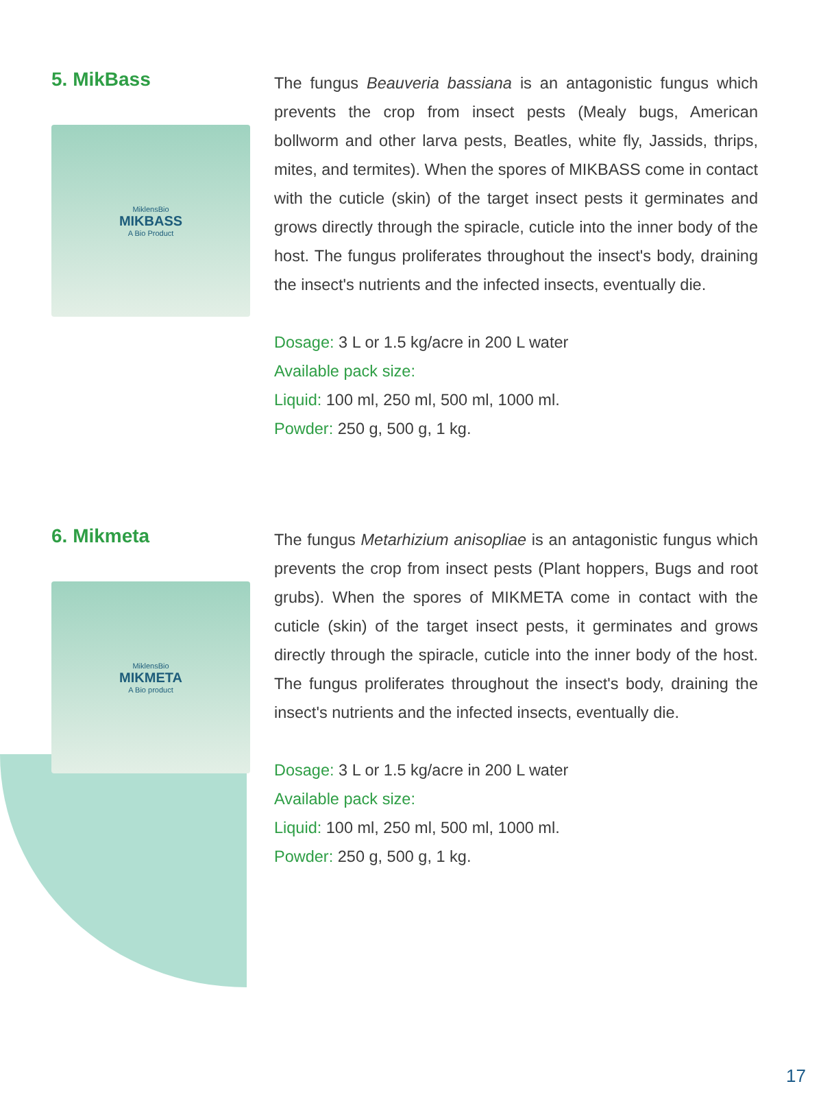5. MikBass
MiklensBio
MIKBASS
A Bio Product
The fungus Beauveria bassiana is an antagonistic fungus which prevents the crop from insect pests (Mealy bugs, American bollworm and other larva pests, Beatles, white fly, Jassids, thrips, mites, and termites). When the spores of MIKBASS come in contact with the cuticle (skin) of the target insect pests it germinates and grows directly through the spiracle, cuticle into the inner body of the host. The fungus proliferates throughout the insect's body, draining the insect's nutrients and the infected insects, eventually die.
Dosage: 3 L or 1.5 kg/acre in 200 L water
Available pack size:
Liquid: 100 ml, 250 ml, 500 ml, 1000 ml.
Powder: 250 g, 500 g, 1 kg.
6. Mikmeta
MiklensBio
MIKMETA
A Bio product
The fungus Metarhizium anisopliae is an antagonistic fungus which prevents the crop from insect pests (Plant hoppers, Bugs and root grubs). When the spores of MIKMETA come in contact with the cuticle (skin) of the target insect pests, it germinates and grows directly through the spiracle, cuticle into the inner body of the host. The fungus proliferates throughout the insect's body, draining the insect's nutrients and the infected insects, eventually die.
Dosage: 3 L or 1.5 kg/acre in 200 L water
Available pack size:
Liquid: 100 ml, 250 ml, 500 ml, 1000 ml.
Powder: 250 g, 500 g, 1 kg.
17